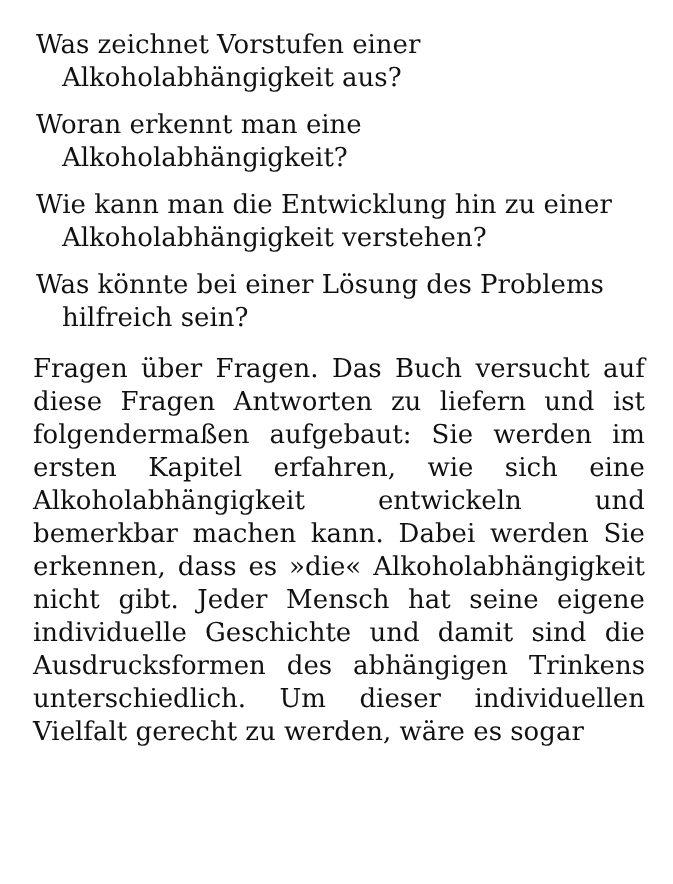Was zeichnet Vorstufen einer Alkoholabhängigkeit aus?
Woran erkennt man eine Alkoholabhängigkeit?
Wie kann man die Entwicklung hin zu einer Alkoholabhängigkeit verstehen?
Was könnte bei einer Lösung des Problems hilfreich sein?
Fragen über Fragen. Das Buch versucht auf diese Fragen Antworten zu liefern und ist folgendermaßen aufgebaut: Sie werden im ersten Kapitel erfahren, wie sich eine Alkoholabhängigkeit entwickeln und bemerkbar machen kann. Dabei werden Sie erkennen, dass es »die« Alkoholabhängigkeit nicht gibt. Jeder Mensch hat seine eigene individuelle Geschichte und damit sind die Ausdrucksformen des abhängigen Trinkens unterschiedlich. Um dieser individuellen Vielfalt gerecht zu werden, wäre es sogar